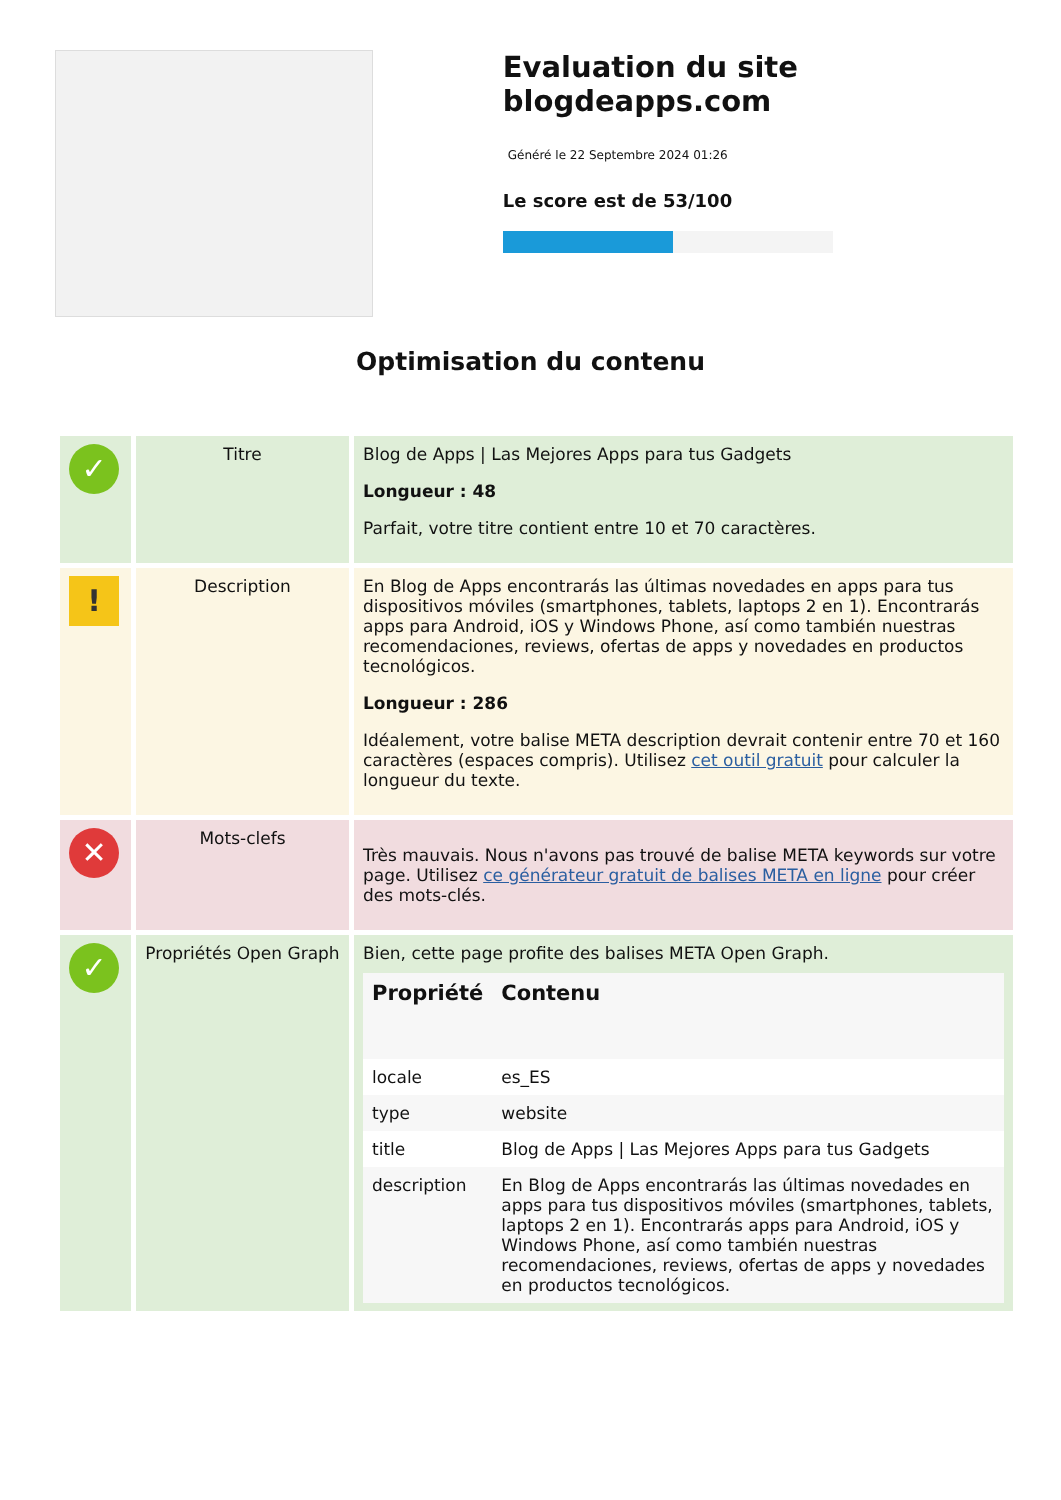Evaluation du site blogdeapps.com
Généré le 22 Septembre 2024 01:26
Le score est de 53/100
Optimisation du contenu
| ✓ | Titre | Blog de Apps / Las Mejores Apps para tus Gadgets Longueur : 48 Parfait, votre titre contient entre 10 et 70 caractères. |
| ! | Description | En Blog de Apps encontrarás las últimas novedades en apps para tus dispositivos móviles (smartphones, tablets, laptops 2 en 1). Encontrarás apps para Android, iOS y Windows Phone, así como también nuestras recomendaciones, reviews, ofertas de apps y novedades en productos tecnológicos. Longueur : 286 Idéalement, votre balise META description devrait contenir entre 70 et 160 caractères (espaces compris). Utilisez cet outil gratuit pour calculer la longueur du texte. |
| ✕ | Mots-clefs | Très mauvais. Nous n'avons pas trouvé de balise META keywords sur votre page. Utilisez ce générateur gratuit de balises META en ligne pour créer des mots-clés. |
| ✓ | Propriétés Open Graph | Bien, cette page profite des balises META Open Graph. / Propriété / Contenu / / --- / --- / / locale / es_ES / / type / website / / title / Blog de Apps / Las Mejores Apps para tus Gadgets / / description / En Blog de Apps encontrarás las últimas novedades en apps para tus dispositivos móviles (smartphones, tablets, laptops 2 en 1). Encontrarás apps para Android, iOS y Windows Phone, así como también nuestras recomendaciones, reviews, ofertas de apps y novedades en productos tecnológicos. / |